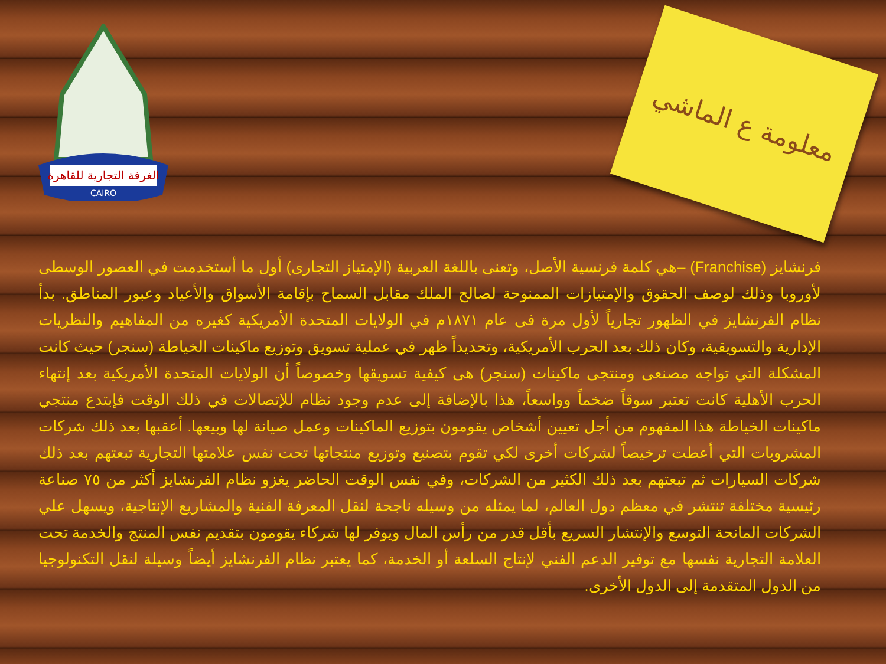الغرفة التجارية للقاهرة
CAIRO
معلومة ع الماشي
فرنشايز (Franchise) –هي كلمة فرنسية الأصل، وتعنى باللغة العربية (الإمتياز التجارى) أول ما أستخدمت في العصور الوسطى لأوروبا وذلك لوصف الحقوق والإمتيازات الممنوحة لصالح الملك مقابل السماح بإقامة الأسواق والأعياد وعبور المناطق. بدأ نظام الفرنشايز في الظهور تجارياً لأول مرة فى عام ١٨٧١م في الولايات المتحدة الأمريكية كغيره من المفاهيم والنظريات الإدارية والتسويقية، وكان ذلك بعد الحرب الأمريكية، وتحديداً ظهر في عملية تسويق وتوزيع ماكينات الخياطة (سنجر) حيث كانت المشكلة التي تواجه مصنعى ومنتجى ماكينات (سنجر) هى كيفية تسويقها وخصوصاً أن الولايات المتحدة الأمريكية بعد إنتهاء الحرب الأهلية كانت تعتبر سوقاً ضخماً وواسعاً، هذا بالإضافة إلى عدم وجود نظام للإتصالات في ذلك الوقت فإبتدع منتجي ماكينات الخياطة هذا المفهوم من أجل تعيين أشخاص يقومون بتوزيع الماكينات وعمل صيانة لها وبيعها. أعقبها بعد ذلك شركات المشروبات التي أعطت ترخيصاً لشركات أخرى لكي تقوم بتصنيع وتوزيع منتجاتها تحت نفس علامتها التجارية تبعتهم بعد ذلك شركات السيارات ثم تبعتهم بعد ذلك الكثير من الشركات، وفي نفس الوقت الحاضر يغزو نظام الفرنشايز أكثر من ٧٥ صناعة رئيسية مختلفة تنتشر في معظم دول العالم، لما يمثله من وسيله ناجحة لنقل المعرفة الفنية والمشاريع الإنتاجية، ويسهل علي الشركات المانحة التوسع والإنتشار السريع بأقل قدر من رأس المال ويوفر لها شركاء يقومون بتقديم نفس المنتج والخدمة تحت العلامة التجارية نفسها مع توفير الدعم الفني لإنتاج السلعة أو الخدمة، كما يعتبر نظام الفرنشايز أيضاً وسيلة لنقل التكنولوجيا من الدول المتقدمة إلى الدول الأخرى.